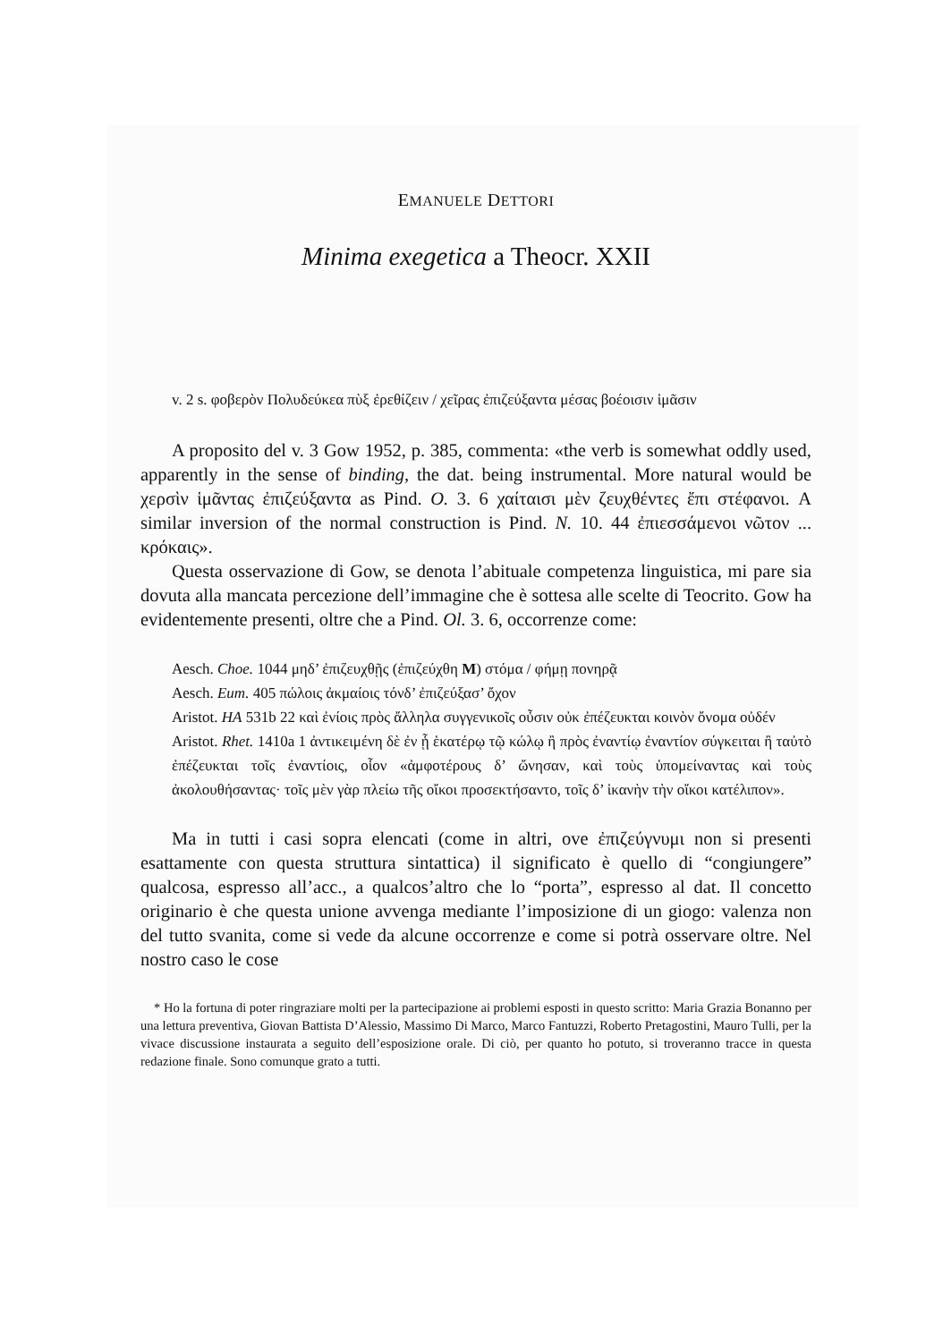EMANUELE DETTORI
Minima exegetica a Theocr. XXII
v. 2 s. φοβερὸν Πολυδεύκεα πὺξ ἐρεθίζειν / χεῖρας ἐπιζεύξαντα μέσας βοέοισιν ἱμᾶσιν
A proposito del v. 3 Gow 1952, p. 385, commenta: «the verb is somewhat oddly used, apparently in the sense of binding, the dat. being instrumental. More natural would be χερσὶν ἱμᾶντας ἐπιζεύξαντα as Pind. O. 3. 6 χαίται­σι μὲν ζευχθέντες ἔπι στέφανοι. A similar inversion of the normal construc­tion is Pind. N. 10. 44 ἐπιεσσάμενοι νῶτον ... κρόκαις».
Questa osservazione di Gow, se denota l’abituale competenza linguistica, mi pare sia dovuta alla mancata percezione dell’immagine che è sottesa alle scelte di Teocrito. Gow ha evidentemente presenti, oltre che a Pind. Ol. 3. 6, occorrenze come:
Aesch. Choe. 1044 μηδ’ ἐπιζευχθῇς (ἐπιζεύχθη M) στόμα / φήμῃ πονηρᾷ
Aesch. Eum. 405 πώλοις ἀκμαίοις τόνδ’ ἐπιζεύξασ’ ὄχον
Aristot. HA 531b 22 καὶ ἐνίοις πρὸς ἄλληλα συγγενικοῖς οὖσιν οὐκ ἐπέζευκται κοινὸν ὄνομα οὐδέν
Aristot. Rhet. 1410a 1 ἀντικειμένη δὲ ἐν ᾗ ἑκατέρῳ τῷ κώλῳ ἢ πρὸς ἐναντίῳ ἐναντίον σύγκειται ἢ ταὐτὸ ἐπέζευκται τοῖς ἐναντίοις, οἷον «ἀμφοτέρους δ’ ὤνησαν, καὶ τοὺς ὑπομείναντας καὶ τοὺς ἀκολουθήσαντας· τοῖς μὲν γὰρ πλείω τῆς οἴκοι προσεκτήσαντο, τοῖς δ’ ἱκανὴν τὴν οἴκοι κατέλιπον».
Ma in tutti i casi sopra elencati (come in altri, ove ἐπιζεύγνυμι non si presenti esattamente con questa struttura sintattica) il significato è quello di “congiungere” qualcosa, espresso all’acc., a qualcos’altro che lo “porta”, espresso al dat. Il concetto originario è che questa unione avvenga mediante l’imposizione di un giogo: valenza non del tutto svanita, come si vede da alcune occorrenze e come si potrà osservare oltre. Nel nostro caso le cose
* Ho la fortuna di poter ringraziare molti per la partecipazione ai problemi esposti in questo scritto: Maria Grazia Bonanno per una lettura preventiva, Giovan Battista D’Alessio, Massimo Di Marco, Marco Fantuzzi, Roberto Pretagostini, Mauro Tulli, per la vivace discussione instau­rata a seguito dell’esposizione orale. Di ciò, per quanto ho potuto, si troveranno tracce in questa redazione finale. Sono comunque grato a tutti.